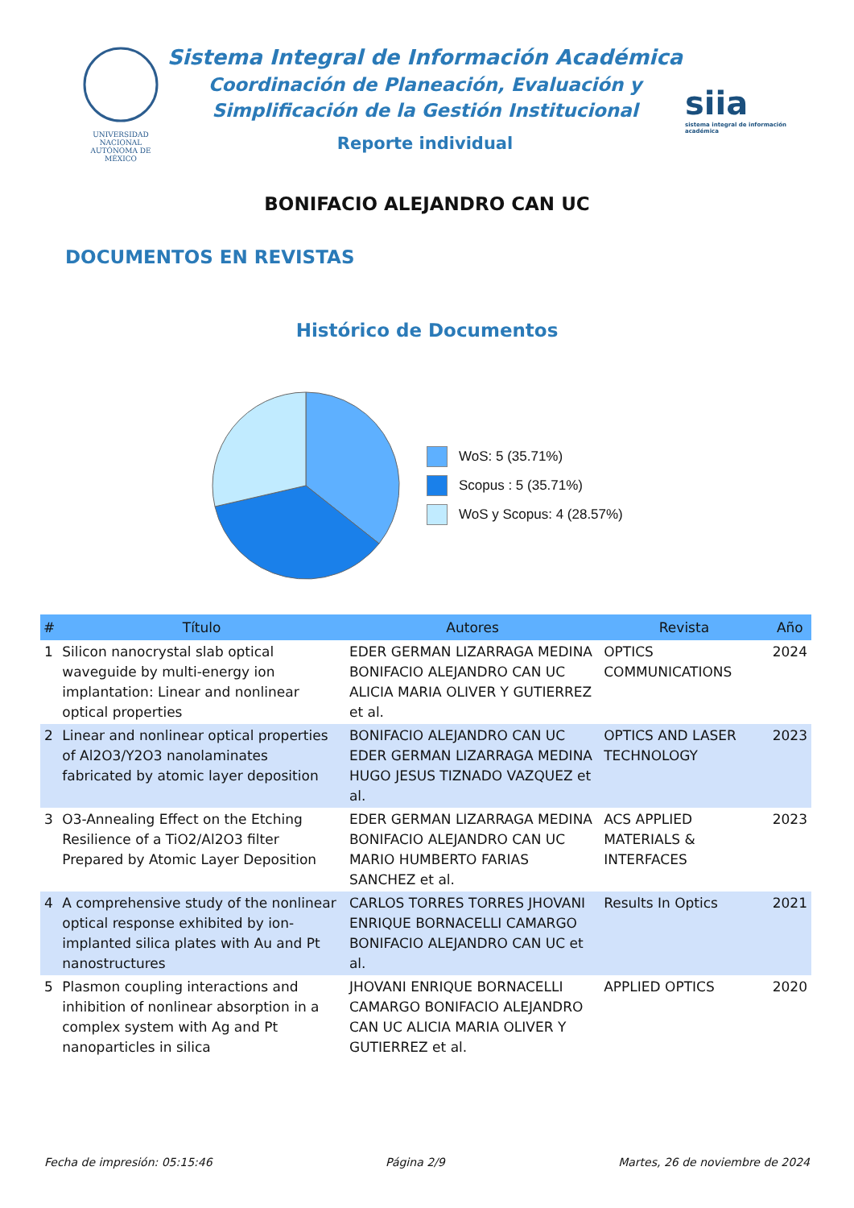UNIVERSIDAD NACIONAL AUTÓNOMA DE MÉXICO
Sistema Integral de Información Académica
Coordinación de Planeación, Evaluación y
Simplificación de la Gestión Institucional
Reporte individual
siia
sistema integral de información académica
BONIFACIO ALEJANDRO CAN UC
DOCUMENTOS EN REVISTAS
Histórico de Documentos
WoS: 5 (35.71%)
Scopus : 5 (35.71%)
WoS y Scopus: 4 (28.57%)
| # | Título | Autores | Revista | Año |
| --- | --- | --- | --- | --- |
| 1 | Silicon nanocrystal slab optical waveguide by multi-energy ion implantation: Linear and nonlinear optical properties | EDER GERMAN LIZARRAGA MEDINA BONIFACIO ALEJANDRO CAN UC ALICIA MARIA OLIVER Y GUTIERREZ et al. | OPTICS COMMUNICATIONS | 2024 |
| 2 | Linear and nonlinear optical properties of Al2O3/Y2O3 nanolaminates fabricated by atomic layer deposition | BONIFACIO ALEJANDRO CAN UC EDER GERMAN LIZARRAGA MEDINA HUGO JESUS TIZNADO VAZQUEZ et al. | OPTICS AND LASER TECHNOLOGY | 2023 |
| 3 | O3-Annealing Effect on the Etching Resilience of a TiO2/Al2O3 filter Prepared by Atomic Layer Deposition | EDER GERMAN LIZARRAGA MEDINA BONIFACIO ALEJANDRO CAN UC MARIO HUMBERTO FARIAS SANCHEZ et al. | ACS APPLIED MATERIALS & INTERFACES | 2023 |
| 4 | A comprehensive study of the nonlinear optical response exhibited by ion-implanted silica plates with Au and Pt nanostructures | CARLOS TORRES TORRES JHOVANI ENRIQUE BORNACELLI CAMARGO BONIFACIO ALEJANDRO CAN UC et al. | Results In Optics | 2021 |
| 5 | Plasmon coupling interactions and inhibition of nonlinear absorption in a complex system with Ag and Pt nanoparticles in silica | JHOVANI ENRIQUE BORNACELLI CAMARGO BONIFACIO ALEJANDRO CAN UC ALICIA MARIA OLIVER Y GUTIERREZ et al. | APPLIED OPTICS | 2020 |
Fecha de impresión: 05:15:46 Página 2/9 Martes, 26 de noviembre de 2024